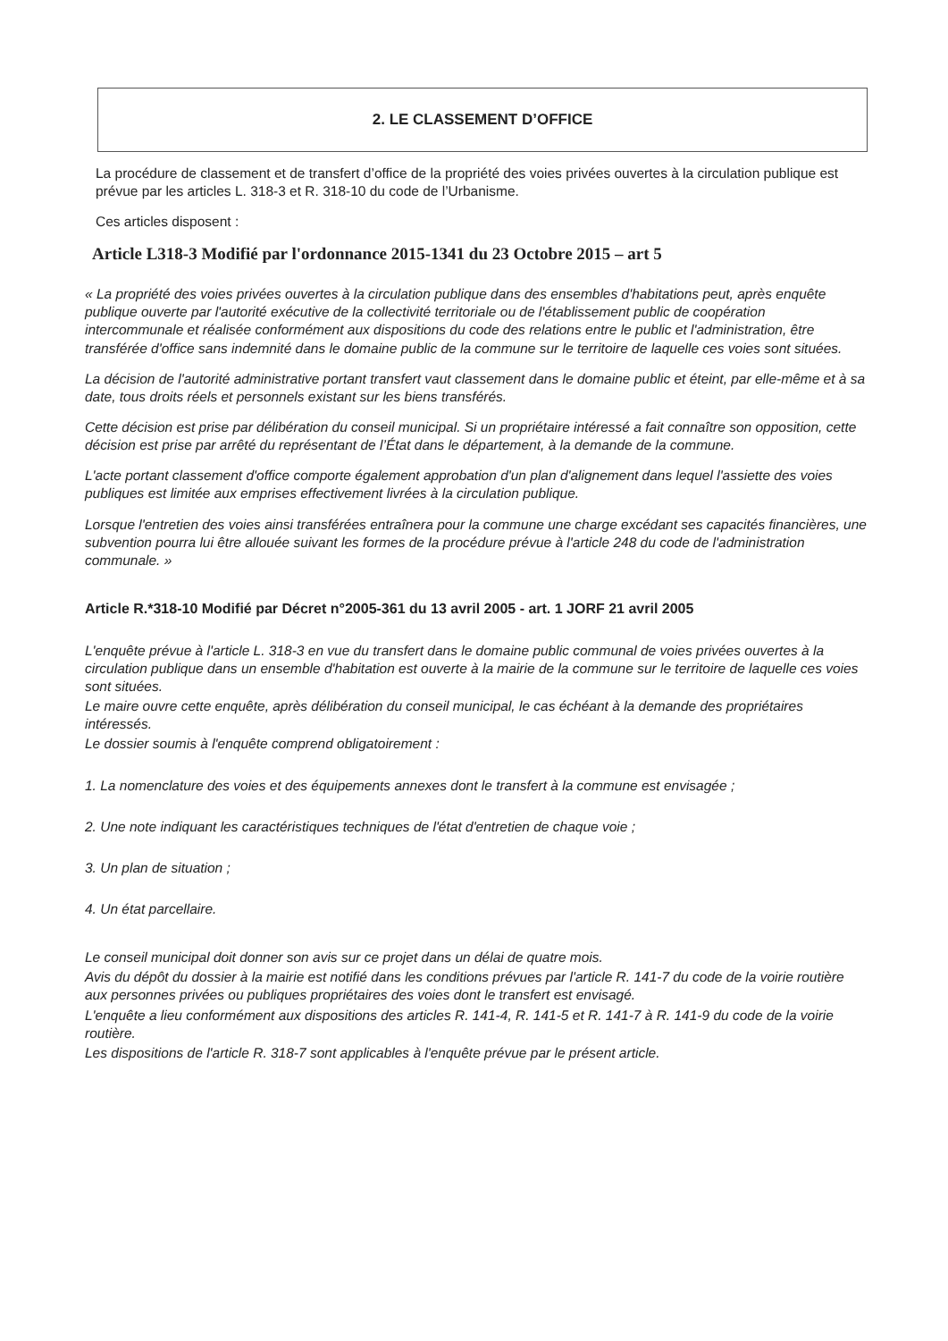2. LE CLASSEMENT D’OFFICE
La procédure de classement et de transfert d’office de la propriété des voies privées ouvertes à la circulation publique est prévue par les articles L. 318-3 et R. 318-10 du code de l’Urbanisme.
Ces articles disposent :
Article L318-3 Modifié par l'ordonnance 2015-1341 du 23 Octobre 2015 – art 5
« La propriété des voies privées ouvertes à la circulation publique dans des ensembles d'habitations peut, après enquête publique ouverte par l'autorité exécutive de la collectivité territoriale ou de l'établissement public de coopération intercommunale et réalisée conformément aux dispositions du code des relations entre le public et l'administration, être transférée d'office sans indemnité dans le domaine public de la commune sur le territoire de laquelle ces voies sont situées.
La décision de l'autorité administrative portant transfert vaut classement dans le domaine public et éteint, par elle-même et à sa date, tous droits réels et personnels existant sur les biens transférés.
Cette décision est prise par délibération du conseil municipal. Si un propriétaire intéressé a fait connaître son opposition, cette décision est prise par arrêté du représentant de l’État dans le département, à la demande de la commune.
L'acte portant classement d'office comporte également approbation d'un plan d'alignement dans lequel l'assiette des voies publiques est limitée aux emprises effectivement livrées à la circulation publique.
Lorsque l'entretien des voies ainsi transférées entraînera pour la commune une charge excédant ses capacités financières, une subvention pourra lui être allouée suivant les formes de la procédure prévue à l'article 248 du code de l'administration communale. »
Article R.*318-10 Modifié par Décret n°2005-361 du 13 avril 2005 - art. 1 JORF 21 avril 2005
L'enquête prévue à l'article L. 318-3 en vue du transfert dans le domaine public communal de voies privées ouvertes à la circulation publique dans un ensemble d'habitation est ouverte à la mairie de la commune sur le territoire de laquelle ces voies sont situées.
Le maire ouvre cette enquête, après délibération du conseil municipal, le cas échéant à la demande des propriétaires intéressés.
Le dossier soumis à l'enquête comprend obligatoirement :
1. La nomenclature des voies et des équipements annexes dont le transfert à la commune est envisagée ;
2. Une note indiquant les caractéristiques techniques de l'état d'entretien de chaque voie ;
3. Un plan de situation ;
4. Un état parcellaire.
Le conseil municipal doit donner son avis sur ce projet dans un délai de quatre mois.
Avis du dépôt du dossier à la mairie est notifié dans les conditions prévues par l'article R. 141-7 du code de la voirie routière aux personnes privées ou publiques propriétaires des voies dont le transfert est envisagé.
L'enquête a lieu conformément aux dispositions des articles R. 141-4, R. 141-5 et R. 141-7 à R. 141-9 du code de la voirie routière.
Les dispositions de l'article R. 318-7 sont applicables à l'enquête prévue par le présent article.